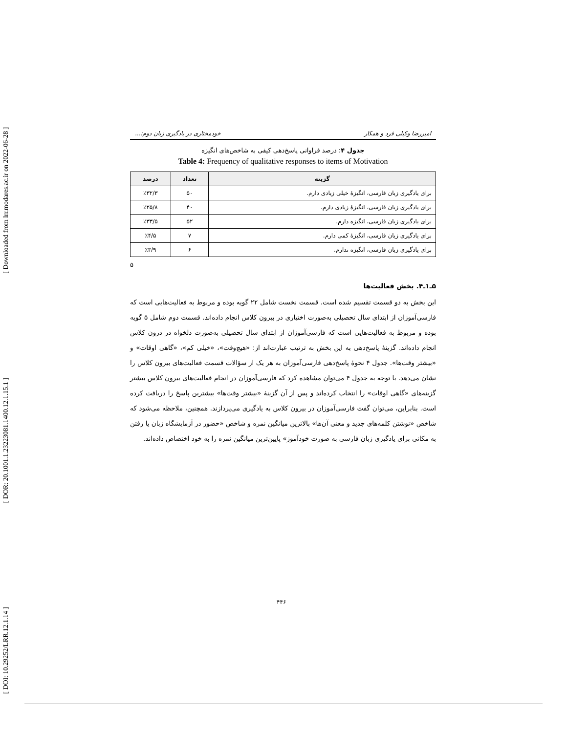[ Downloaded from lrr.modares.ac.ir on 2022-06-28 ]
[ DOR: 20.1001.1.23223081.1400.12.1.15.1 ]
[ DOI: 10.29252/LRR.12.1.14 ]
امیررضا وکیلی فرد و همکار خودمختاری در یادگیری زبان دوم:...
جدول ۴: درصد فراوانی پاسخ‌دهی کیفی به شاخص‌های انگیزه
Table 4: Frequency of qualitative responses to items of Motivation
| گزینه | تعداد | درصد |
| --- | --- | --- |
| برای یادگیری زبان فارسی، انگیزۀ خیلی زیادی دارم. | ۵۰ | ٪۳۲/۳ |
| برای یادگیری زبان فارسی، انگیزۀ زیادی دارم. | ۴۰ | ٪۲۵/۸ |
| برای یادگیری زبان فارسی، انگیزه دارم. | ۵۲ | ٪۳۳/۵ |
| برای یادگیری زبان فارسی، انگیزۀ کمی دارم. | ۷ | ٪۴/۵ |
| برای یادگیری زبان فارسی، انگیزه ندارم. | ۶ | ٪۳/۹ |
۵
۵ـ۱ـ۴. بخش فعالیت‌ها
این بخش به دو قسمت تقسیم شده است. قسمت نخست شامل ۲۲ گویه بوده و مربوط به فعالیت‌هایی است که فارسی‌آموزان از ابتدای سال تحصیلی به‌صورت اختیاری در بیرون کلاس انجام داده‌اند. قسمت دوم شامل ۵ گویه بوده و مربوط به فعالیت‌هایی است که فارسی‌آموزان از ابتدای سال تحصیلی به‌صورت دلخواه در درون کلاس انجام داده‌اند. گزینۀ پاسخ‌دهی به این بخش به ترتیب عبارت‌اند از: «هیچ‌وقت»، «خیلی کم»، «گاهی اوقات» و «بیشتر وقت‌ها». جدول ۴ نحوۀ پاسخ‌دهی فارسی‌آموزان به هر یک از سؤالات قسمت فعالیت‌های بیرون کلاس را نشان می‌دهد. با توجه به جدول ۴ می‌توان مشاهده کرد که فارسی‌آموزان در انجام فعالیت‌های بیرون کلاس بیشتر گزینه‌های «گاهی اوقات» را انتخاب کرده‌اند و پس از آن گزینۀ «بیشتر وقت‌ها» بیشترین پاسخ را دریافت کرده است. بنابراین، می‌توان گفت فارسی‌آموزان در بیرون کلاس به یادگیری می‌پردازند. همچنین، ملاحظه می‌شود که شاخص «نوشتن کلمه‌های جدید و معنی آن‌ها» بالاترین میانگین نمره و شاخص «حضور در آزمایشگاه زبان یا رفتن به مکانی برای یادگیری زبان فارسی به صورت خودآموز» پایین‌ترین میانگین نمره را به خود اختصاص داده‌اند.
۴۴۶